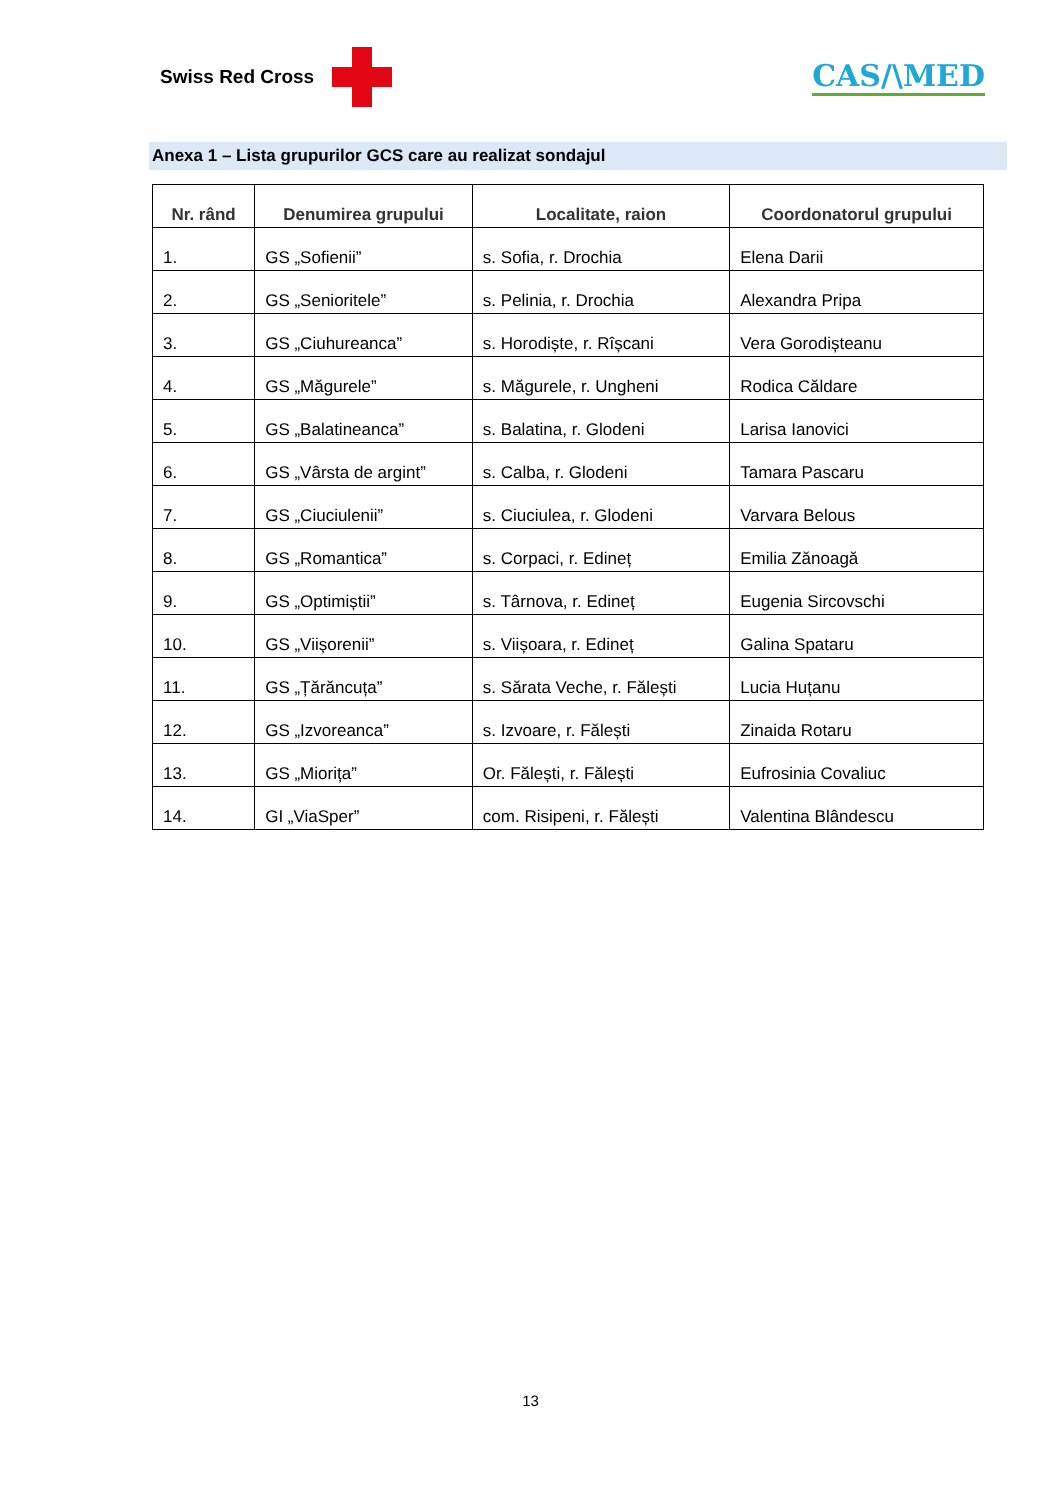Swiss Red Cross
CAS/\MED
Anexa 1 – Lista grupurilor GCS care au realizat sondajul
| Nr. rând | Denumirea grupului | Localitate, raion | Coordonatorul grupului |
| --- | --- | --- | --- |
| 1. | GS „Sofienii” | s. Sofia, r. Drochia | Elena Darii |
| 2. | GS „Senioritele” | s. Pelinia, r. Drochia | Alexandra Pripa |
| 3. | GS „Ciuhureanca” | s. Horodiște, r. Rîșcani | Vera Gorodișteanu |
| 4. | GS „Măgurele” | s. Măgurele, r. Ungheni | Rodica Căldare |
| 5. | GS „Balatineanca” | s. Balatina, r. Glodeni | Larisa Ianovici |
| 6. | GS „Vârsta de argint” | s. Calba, r. Glodeni | Tamara Pascaru |
| 7. | GS „Ciuciulenii” | s. Ciuciulea, r. Glodeni | Varvara Belous |
| 8. | GS „Romantica” | s. Corpaci, r. Edineț | Emilia Zănoagă |
| 9. | GS „Optimiștii” | s. Târnova, r. Edineț | Eugenia Sircovschi |
| 10. | GS „Viișorenii” | s. Viișoara, r. Edineț | Galina Spataru |
| 11. | GS „Țărăncuța” | s. Sărata Veche, r. Fălești | Lucia Huțanu |
| 12. | GS „Izvoreanca” | s. Izvoare, r. Fălești | Zinaida Rotaru |
| 13. | GS „Miorița” | Or. Fălești, r. Fălești | Eufrosinia Covaliuc |
| 14. | GI „ViaSper” | com. Risipeni, r. Fălești | Valentina Blândescu |
13